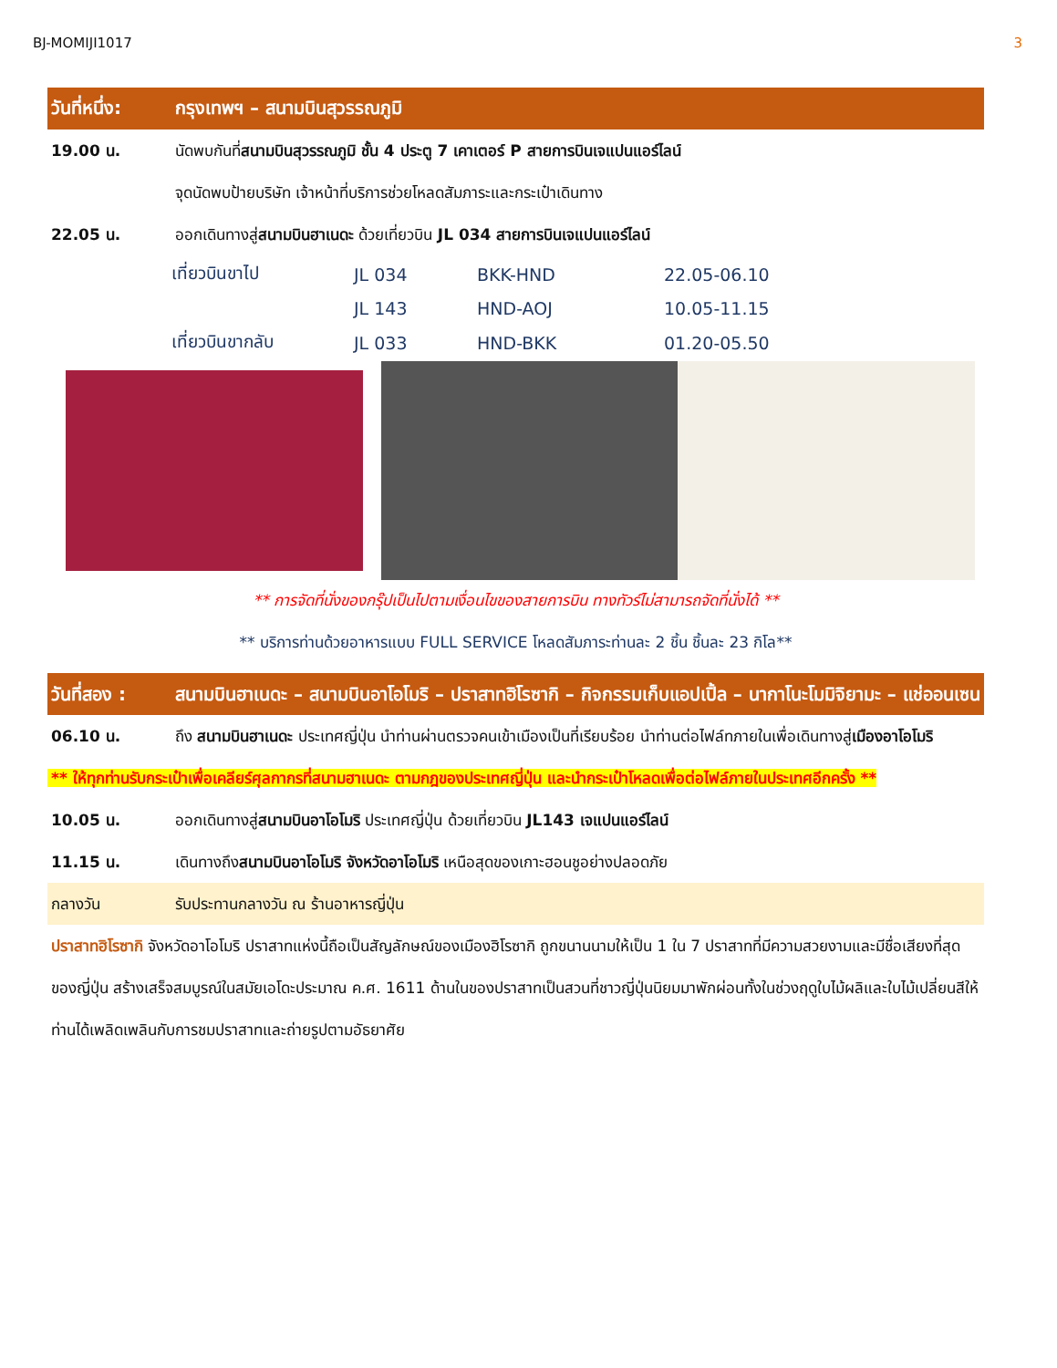BJ-MOMIJI1017 3
วันที่หนึ่ง: กรุงเทพฯ – สนามบินสุวรรณภูมิ
19.00 น. นัดพบกันที่สนามบินสุวรรณภูมิ ชั้น 4 ประตู 7 เคาเตอร์ P สายการบินเจแปนแอร์ไลน์
จุดนัดพบป้ายบริษัท เจ้าหน้าที่บริการช่วยโหลดสัมภาระและกระเป๋าเดินทาง
22.05 น. ออกเดินทางสู่สนามบินฮาเนดะ ด้วยเที่ยวบิน JL 034 สายการบินเจแปนแอร์ไลน์
| เที่ยวบินขาไป | JL 034 | BKK-HND | 22.05-06.10 |
| | JL 143 | HND-AOJ | 10.05-11.15 |
| เที่ยวบินขากลับ | JL 033 | HND-BKK | 01.20-05.50 |
** การจัดที่นั่งของกรุ๊ปเป็นไปตามเงื่อนไขของสายการบิน ทางทัวร์ไม่สามารถจัดที่นั่งได้ **
** บริการท่านด้วยอาหารแบบ FULL SERVICE โหลดสัมภาระท่านละ 2 ชิ้น ชิ้นละ 23 กิโล**
วันที่สอง : สนามบินฮาเนดะ – สนามบินอาโอโมริ – ปราสาทฮิโรซากิ – กิจกรรมเก็บแอปเปิ้ล – นากาโนะโมมิจิยามะ – แช่ออนเซน
06.10 น. ถึง สนามบินฮาเนดะ ประเทศญี่ปุ่น นำท่านผ่านตรวจคนเข้าเมืองเป็นที่เรียบร้อย นำท่านต่อไฟล์ทภายในเพื่อเดินทางสู่เมืองอาโอโมริ
** ให้ทุกท่านรับกระเป๋าเพื่อเคลียร์ศุลกากรที่สนามฮาเนดะ ตามกฎของประเทศญี่ปุ่น และนำกระเป๋าโหลดเพื่อต่อไฟล์ภายในประเทศอีกครั้ง **
10.05 น. ออกเดินทางสู่สนามบินอาโอโมริ ประเทศญี่ปุ่น ด้วยเที่ยวบิน JL143 เจแปนแอร์ไลน์
11.15 น. เดินทางถึงสนามบินอาโอโมริ จังหวัดอาโอโมริ เหนือสุดของเกาะฮอนชูอย่างปลอดภัย
กลางวัน รับประทานกลางวัน ณ ร้านอาหารญี่ปุ่น
ปราสาทฮิโรซากิ จังหวัดอาโอโมริ ปราสาทแห่งนี้ถือเป็นสัญลักษณ์ของเมืองฮิโรซากิ ถูกขนานนามให้เป็น 1 ใน 7 ปราสาทที่มีความสวยงามและมีชื่อเสียงที่สุดของญี่ปุ่น สร้างเสร็จสมบูรณ์ในสมัยเอโดะประมาณ ค.ศ. 1611 ด้านในของปราสาทเป็นสวนที่ชาวญี่ปุ่นนิยมมาพักผ่อนทั้งในช่วงฤดูใบไม้ผลิและใบไม้เปลี่ยนสีให้ท่านได้เพลิดเพลินกับการชมปราสาทและถ่ายรูปตามอัธยาศัย